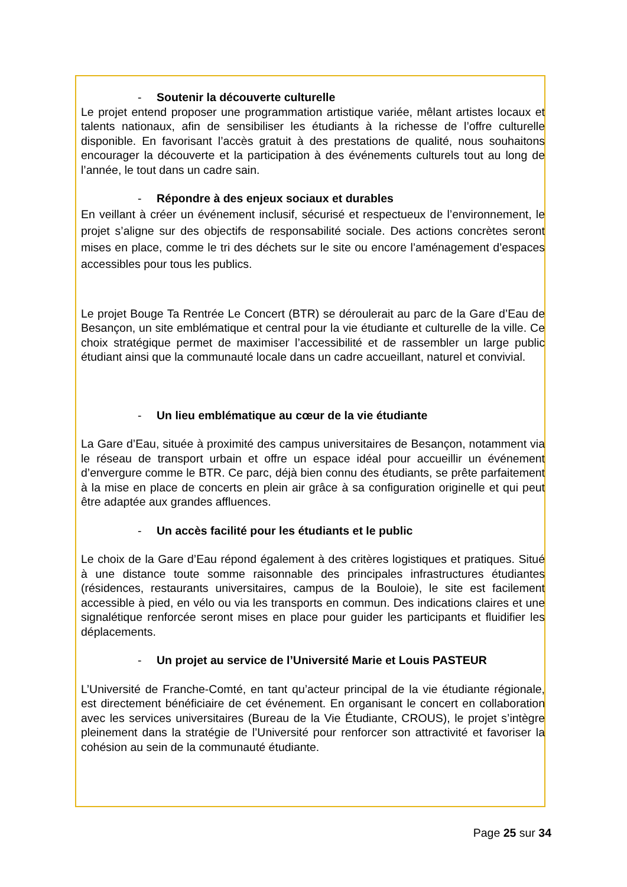- Soutenir la découverte culturelle
Le projet entend proposer une programmation artistique variée, mêlant artistes locaux et talents nationaux, afin de sensibiliser les étudiants à la richesse de l’offre culturelle disponible. En favorisant l’accès gratuit à des prestations de qualité, nous souhaitons encourager la découverte et la participation à des événements culturels tout au long de l’année, le tout dans un cadre sain.
- Répondre à des enjeux sociaux et durables
En veillant à créer un événement inclusif, sécurisé et respectueux de l’environnement, le projet s’aligne sur des objectifs de responsabilité sociale. Des actions concrètes seront mises en place, comme le tri des déchets sur le site ou encore l’aménagement d’espaces accessibles pour tous les publics.
Le projet Bouge Ta Rentrée Le Concert (BTR) se déroulerait au parc de la Gare d’Eau de Besançon, un site emblématique et central pour la vie étudiante et culturelle de la ville. Ce choix stratégique permet de maximiser l’accessibilité et de rassembler un large public étudiant ainsi que la communauté locale dans un cadre accueillant, naturel et convivial.
- Un lieu emblématique au cœur de la vie étudiante
La Gare d’Eau, située à proximité des campus universitaires de Besançon, notamment via le réseau de transport urbain et offre un espace idéal pour accueillir un événement d’envergure comme le BTR. Ce parc, déjà bien connu des étudiants, se prête parfaitement à la mise en place de concerts en plein air grâce à sa configuration originelle et qui peut être adaptée aux grandes affluences.
- Un accès facilité pour les étudiants et le public
Le choix de la Gare d’Eau répond également à des critères logistiques et pratiques. Situé à une distance toute somme raisonnable des principales infrastructures étudiantes (résidences, restaurants universitaires, campus de la Bouloie), le site est facilement accessible à pied, en vélo ou via les transports en commun. Des indications claires et une signalétique renforcée seront mises en place pour guider les participants et fluidifier les déplacements.
- Un projet au service de l’Université Marie et Louis PASTEUR
L’Université de Franche-Comté, en tant qu’acteur principal de la vie étudiante régionale, est directement bénéficiaire de cet événement. En organisant le concert en collaboration avec les services universitaires (Bureau de la Vie Étudiante, CROUS), le projet s’intègre pleinement dans la stratégie de l’Université pour renforcer son attractivité et favoriser la cohésion au sein de la communauté étudiante.
Page 25 sur 34